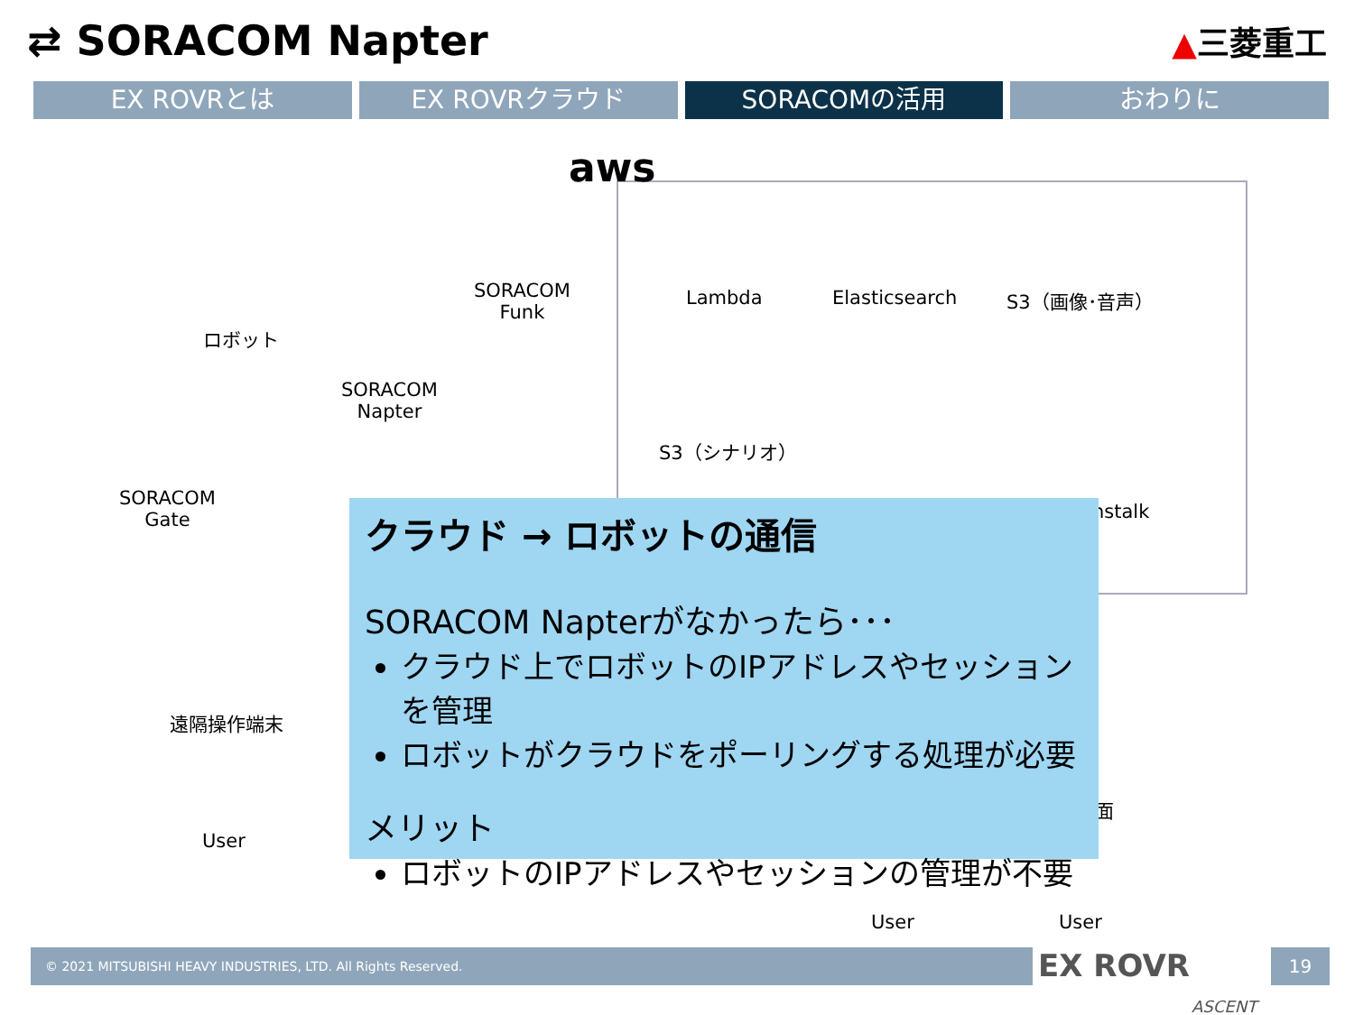⇄ SORACOM Napter
▲三菱重工
EX ROVRとは EX ROVRクラウド SORACOMの活用 おわりに
aws
ロボット
SORACOM
Funk
Lambda Elasticsearch S3（画像･音声）
SORACOM
Napter
S3（シナリオ）
SORACOM
Gate
nstalk
遠隔操作端末
User
User User
面
クラウド → ロボットの通信
SORACOM Napterがなかったら･･･
クラウド上でロボットのIPアドレスやセッションを管理
ロボットがクラウドをポーリングする処理が必要
メリット
ロボットのIPアドレスやセッションの管理が不要
© 2021 MITSUBISHI HEAVY INDUSTRIES, LTD. All Rights Reserved.
EX ROVR
ASCENT
19